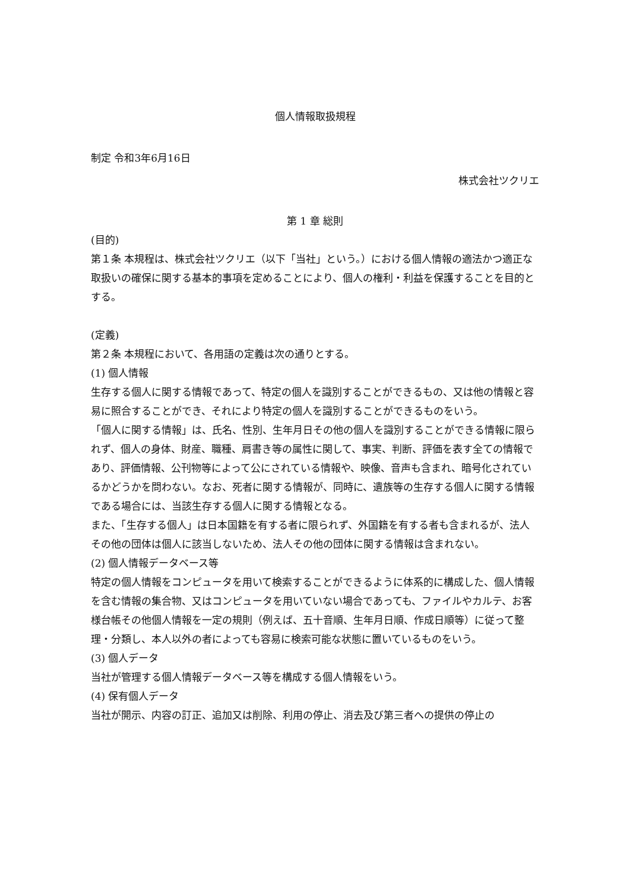個人情報取扱規程
制定 令和3年6月16日
株式会社ツクリエ
第 1 章 総則
(目的)
第１条 本規程は、株式会社ツクリエ（以下「当社」という。）における個人情報の適法かつ適正な取扱いの確保に関する基本的事項を定めることにより、個人の権利・利益を保護することを目的とする。
(定義)
第２条 本規程において、各用語の定義は次の通りとする。
(1) 個人情報
生存する個人に関する情報であって、特定の個人を識別することができるもの、又は他の情報と容易に照合することができ、それにより特定の個人を識別することができるものをいう。
「個人に関する情報」は、氏名、性別、生年月日その他の個人を識別することができる情報に限られず、個人の身体、財産、職種、肩書き等の属性に関して、事実、判断、評価を表す全ての情報であり、評価情報、公刊物等によって公にされている情報や、映像、音声も含まれ、暗号化されているかどうかを問わない。なお、死者に関する情報が、同時に、遺族等の生存する個人に関する情報である場合には、当該生存する個人に関する情報となる。
また、「生存する個人」は日本国籍を有する者に限られず、外国籍を有する者も含まれるが、法人その他の団体は個人に該当しないため、法人その他の団体に関する情報は含まれない。
(2) 個人情報データベース等
特定の個人情報をコンピュータを用いて検索することができるように体系的に構成した、個人情報を含む情報の集合物、又はコンピュータを用いていない場合であっても、ファイルやカルテ、お客様台帳その他個人情報を一定の規則（例えば、五十音順、生年月日順、作成日順等）に従って整理・分類し、本人以外の者によっても容易に検索可能な状態に置いているものをいう。
(3) 個人データ
当社が管理する個人情報データベース等を構成する個人情報をいう。
(4) 保有個人データ
当社が開示、内容の訂正、追加又は削除、利用の停止、消去及び第三者への提供の停止の